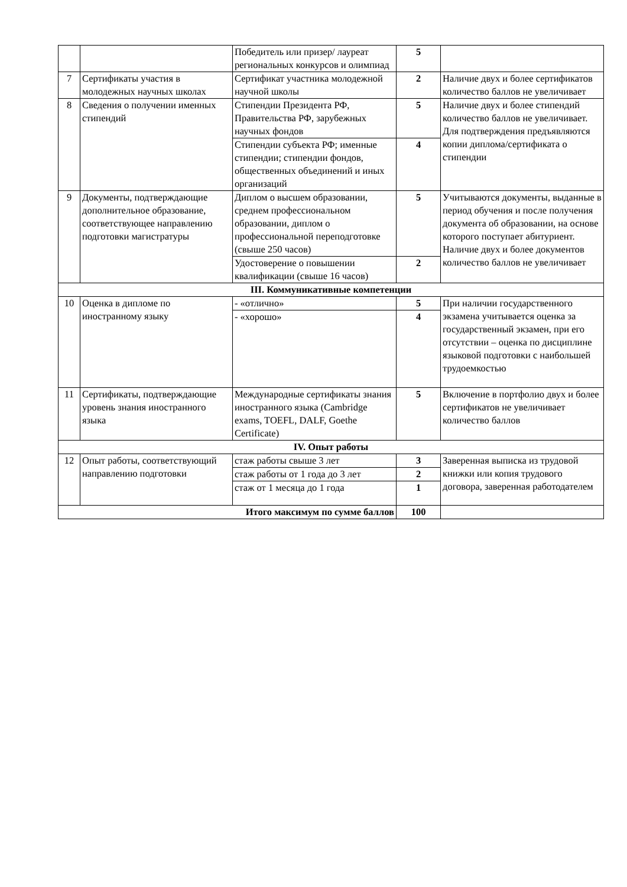| | | Победитель или призер/ лауреат региональных конкурсов и олимпиад | 5 | |
| 7 | Сертификаты участия в молодежных научных школах | Сертификат участника молодежной научной школы | 2 | Наличие двух и более сертификатов количество баллов не увеличивает |
| 8 | Сведения о получении именных стипендий | Стипендии Президента РФ, Правительства РФ, зарубежных научных фондов | 5 | Наличие двух и более стипендий количество баллов не увеличивает. Для подтверждения предъявляются копии диплома/сертификата о стипендии |
| | | Стипендии субъекта РФ; именные стипендии; стипендии фондов, общественных объединений и иных организаций | 4 | |
| 9 | Документы, подтверждающие дополнительное образование, соответствующее направлению подготовки магистратуры | Диплом о высшем образовании, среднем профессиональном образовании, диплом о профессиональной переподготовке (свыше 250 часов) | 5 | Учитываются документы, выданные в период обучения и после получения документа об образовании, на основе которого поступает абитуриент. Наличие двух и более документов количество баллов не увеличивает |
| | | Удостоверение о повышении квалификации (свыше 16 часов) | 2 | |
| III. Коммуникативные компетенции | | | | |
| 10 | Оценка в дипломе по иностранному языку | - «отлично» | 5 | При наличии государственного экзамена учитывается оценка за государственный экзамен, при его отсутствии – оценка по дисциплине языковой подготовки с наибольшей трудоемкостью |
| | | - «хорошо» | 4 | |
| 11 | Сертификаты, подтверждающие уровень знания иностранного языка | Международные сертификаты знания иностранного языка (Cambridge exams, TOEFL, DALF, Goethe Certificate) | 5 | Включение в портфолио двух и более сертификатов не увеличивает количество баллов |
| IV. Опыт работы | | | | |
| 12 | Опыт работы, соответствующий направлению подготовки | стаж работы свыше 3 лет | 3 | Заверенная выписка из трудовой книжки или копия трудового договора, заверенная работодателем |
| | | стаж работы от 1 года до 3 лет | 2 | |
| | | стаж от 1 месяца до 1 года | 1 | |
| Итого максимум по сумме баллов | | | 100 | |